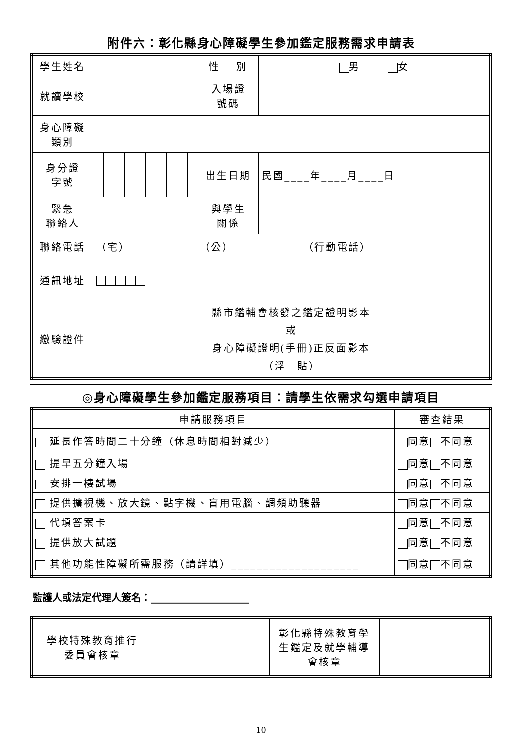附件六：彰化縣身心障礙學生參加鑑定服務需求申請表
| 學生姓名 | | | | | | | | | | | 性 別 | 男 女 |
| 就讀學校 | | | | | | | | | | | 入場證 號碼 | |
| 身心障礙 類別 | | | | | | | | | | | | |
| 身分證 字號 | | | | | | | | | | | 出生日期 | 民國____年____月____日 |
| 緊急 聯絡人 | | | | | | | | | | | 與學生 關係 | |
| 聯絡電話 | （宅） （公） （行動電話） | | | | | | | | | | | |
| 通訊地址 | | | | | | | | | | | | |
| 繳驗證件 | 縣市鑑輔會核發之鑑定證明影本 或 身心障礙證明(手冊)正反面影本 （浮 貼） | | | | | | | | | | | |
◎身心障礙學生參加鑑定服務項目：請學生依需求勾選申請項目
| 申請服務項目 | 審查結果 |
| --- | --- |
| 延長作答時間二十分鐘（休息時間相對減少） | 同意 不同意 |
| 提早五分鐘入場 | 同意 不同意 |
| 安排一樓試場 | 同意 不同意 |
| 提供擴視機、放大鏡、點字機、盲用電腦、調頻助聽器 | 同意 不同意 |
| 代填答案卡 | 同意 不同意 |
| 提供放大試題 | 同意 不同意 |
| 其他功能性障礙所需服務（請詳填）____________________ | 同意 不同意 |
監護人或法定代理人簽名：____________________
| 學校特殊教育推行 委員會核章 | | 彰化縣特殊教育學 生鑑定及就學輔導 會核章 | |
10